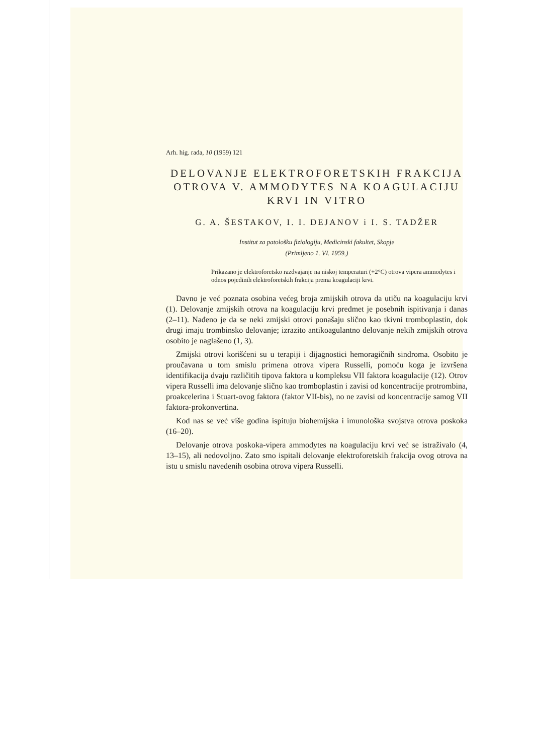Arh. hig. rada, 10 (1959) 121
DELOVANJE ELEKTROFORETSKIH FRAKCIJA OTROVA V. AMMODYTES NA KOAGULACIJU KRVI IN VITRO
G. A. ŠESTAKOV, I. I. DEJANOV i I. S. TADŽER
Institut za patološku fiziologiju, Medicinski fakultet, Skopje
(Primljeno 1. VI. 1959.)
Prikazano je elektroforetsko razdvajanje na niskoj temperaturi (+2°C) otrova vipera ammodytes i odnos pojedinih elektroforetskih frakcija prema koagulaciji krvi.
Davno je već poznata osobina većeg broja zmijskih otrova da utiču na koagulaciju krvi (1). Delovanje zmijskih otrova na koagulaciju krvi predmet je posebnih ispitivanja i danas (2–11). Nađeno je da se neki zmijski otrovi ponašaju slično kao tkivni tromboplastin, dok drugi imaju trombinsko delovanje; izrazito antikoagulantno delovanje nekih zmijskih otrova osobito je naglašeno (1, 3).
Zmijski otrovi korišćeni su u terapiji i dijagnostici hemoragičnih sindroma. Osobito je proučavana u tom smislu primena otrova vipera Russelli, pomoću koga je izvršena identifikacija dvaju različitih tipova faktora u kompleksu VII faktora koagulacije (12). Otrov vipera Russelli ima delovanje slično kao tromboplastin i zavisi od koncentracije protrombina, proakcelerina i Stuart-ovog faktora (faktor VII-bis), no ne zavisi od koncentracije samog VII faktora-prokonvertina.
Kod nas se već više godina ispituju biohemijska i imunološka svojstva otrova poskoka (16–20).
Delovanje otrova poskoka-vipera ammodytes na koagulaciju krvi već se istraživalo (4, 13–15), ali nedovoljno. Zato smo ispitali delovanje elektroforetskih frakcija ovog otrova na istu u smislu navedenih osobina otrova vipera Russelli.